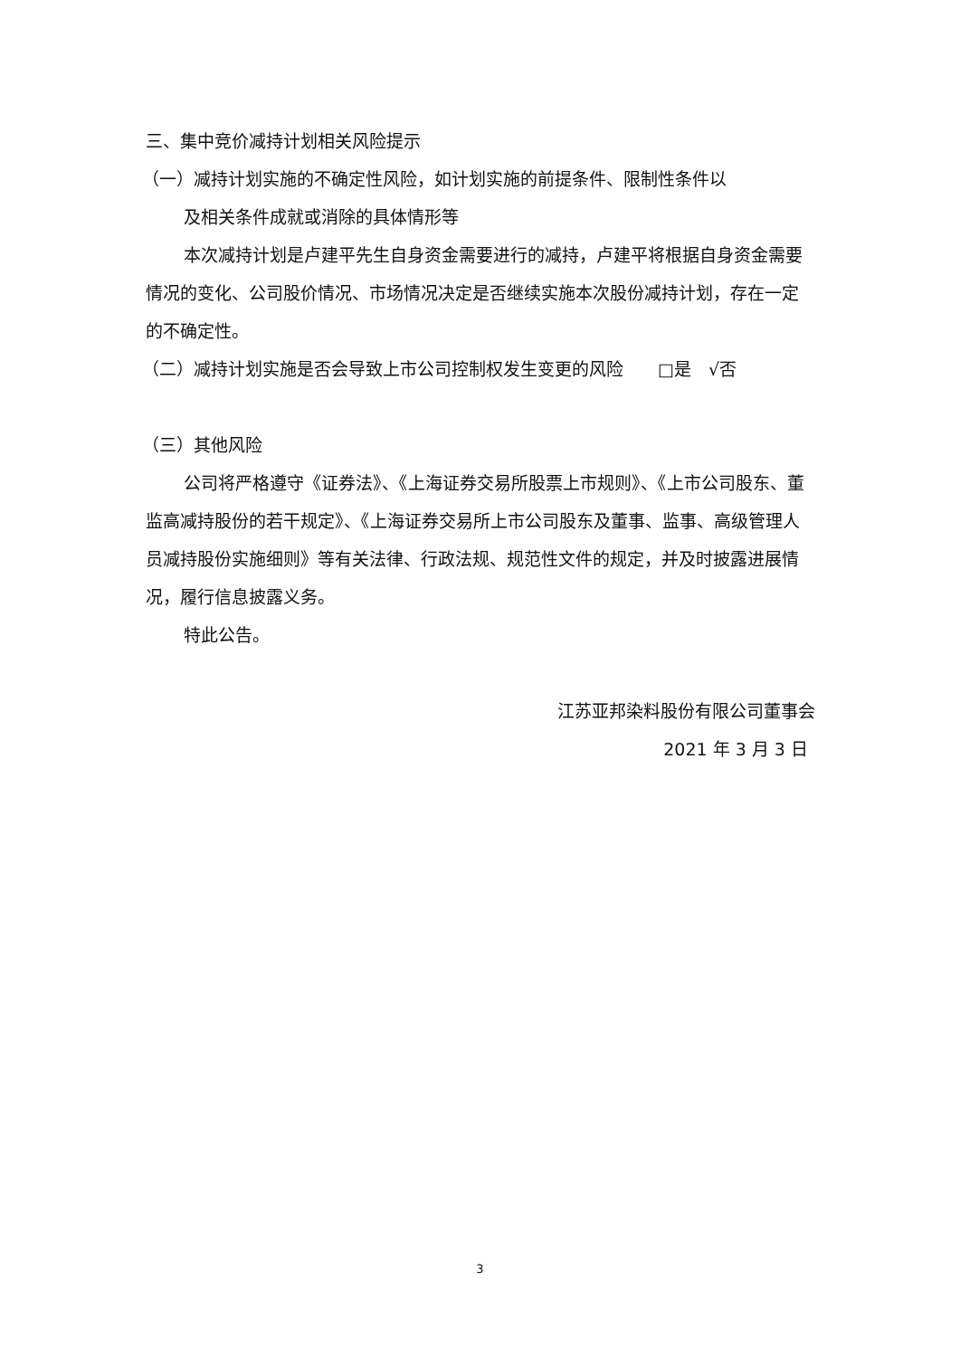三、集中竞价减持计划相关风险提示
（一）减持计划实施的不确定性风险，如计划实施的前提条件、限制性条件以
及相关条件成就或消除的具体情形等
本次减持计划是卢建平先生自身资金需要进行的减持，卢建平将根据自身资金需要情况的变化、公司股价情况、市场情况决定是否继续实施本次股份减持计划，存在一定的不确定性。
（二）减持计划实施是否会导致上市公司控制权发生变更的风险　　□是　√否
（三）其他风险
公司将严格遵守《证券法》、《上海证券交易所股票上市规则》、《上市公司股东、董监高减持股份的若干规定》、《上海证券交易所上市公司股东及董事、监事、高级管理人员减持股份实施细则》等有关法律、行政法规、规范性文件的规定，并及时披露进展情况，履行信息披露义务。
特此公告。
江苏亚邦染料股份有限公司董事会
2021 年 3 月 3 日
3